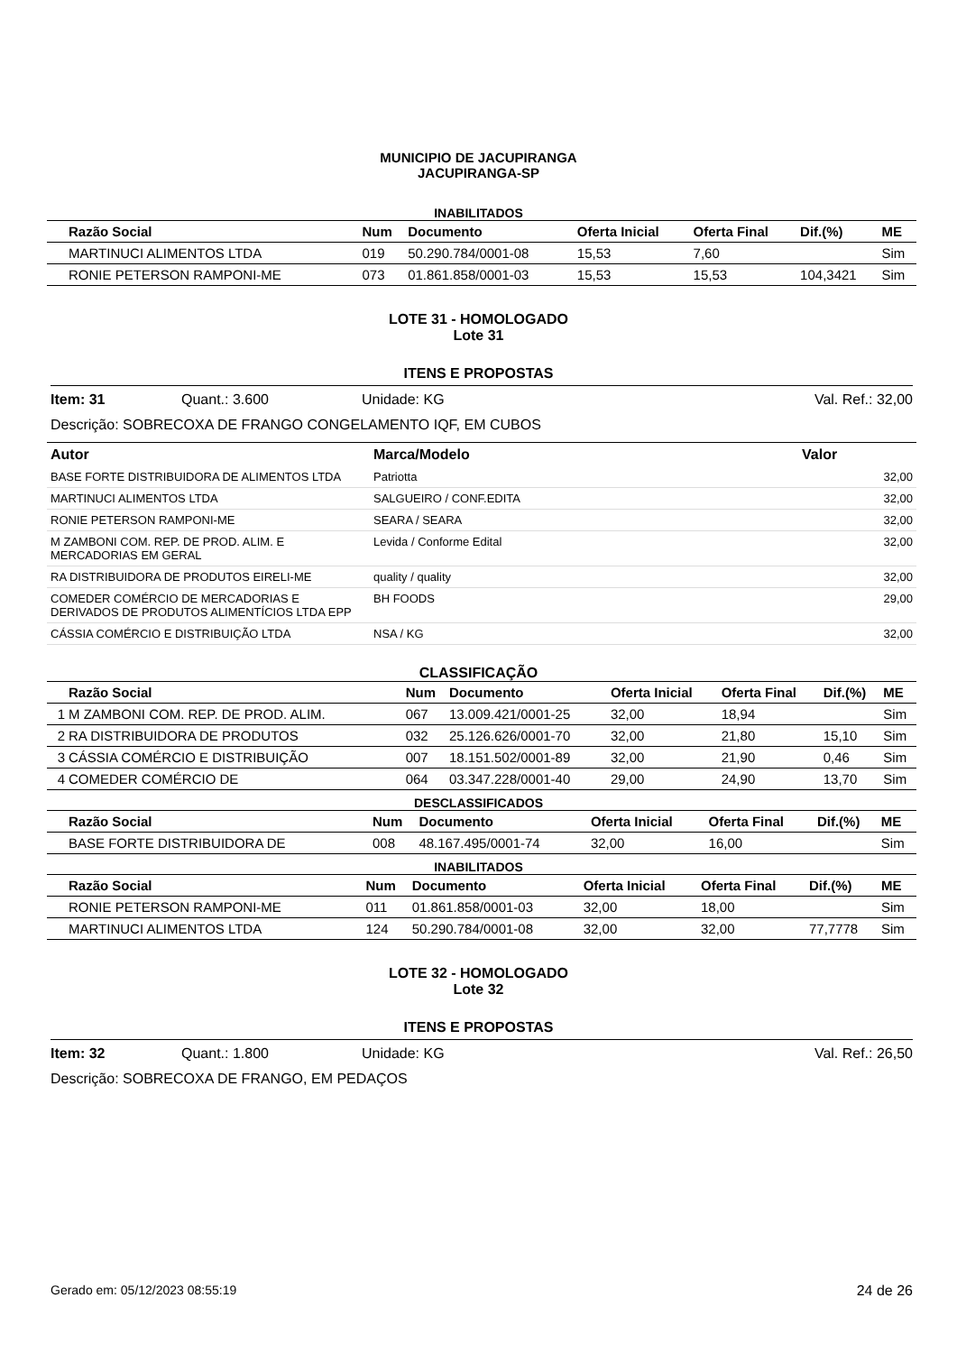MUNICIPIO DE JACUPIRANGA
JACUPIRANGA-SP
INABILITADOS
| | Razão Social | Num | Documento | Oferta Inicial | Oferta Final | Dif.(%) | ME |
| --- | --- | --- | --- | --- | --- | --- | --- |
| | MARTINUCI ALIMENTOS LTDA | 019 | 50.290.784/0001-08 | 15,53 | 7,60 | | Sim |
| | RONIE PETERSON RAMPONI-ME | 073 | 01.861.858/0001-03 | 15,53 | 15,53 | 104,3421 | Sim |
LOTE 31 - HOMOLOGADO
Lote 31
ITENS E PROPOSTAS
Item: 31 Quant.: 3.600 Unidade: KG Val. Ref.: 32,00
Descrição: SOBRECOXA DE FRANGO CONGELAMENTO IQF, EM CUBOS
| Autor | Marca/Modelo | Valor |
| --- | --- | --- |
| BASE FORTE DISTRIBUIDORA DE ALIMENTOS LTDA | Patriotta | 32,00 |
| MARTINUCI ALIMENTOS LTDA | SALGUEIRO / CONF.EDITA | 32,00 |
| RONIE PETERSON RAMPONI-ME | SEARA / SEARA | 32,00 |
| M ZAMBONI COM. REP. DE PROD. ALIM. E MERCADORIAS EM GERAL | Levida / Conforme Edital | 32,00 |
| RA DISTRIBUIDORA DE PRODUTOS EIRELI-ME | quality / quality | 32,00 |
| COMEDER COMÉRCIO DE MERCADORIAS E DERIVADOS DE PRODUTOS ALIMENTÍCIOS LTDA EPP | BH FOODS | 29,00 |
| CÁSSIA COMÉRCIO E DISTRIBUIÇÃO LTDA | NSA / KG | 32,00 |
CLASSIFICAÇÃO
| | Razão Social | Num | Documento | Oferta Inicial | Oferta Final | Dif.(%) | ME |
| --- | --- | --- | --- | --- | --- | --- | --- |
| 1 | M ZAMBONI COM. REP. DE PROD. ALIM. | 067 | 13.009.421/0001-25 | 32,00 | 18,94 | | Sim |
| 2 | RA DISTRIBUIDORA DE PRODUTOS | 032 | 25.126.626/0001-70 | 32,00 | 21,80 | 15,10 | Sim |
| 3 | CÁSSIA COMÉRCIO E DISTRIBUIÇÃO | 007 | 18.151.502/0001-89 | 32,00 | 21,90 | 0,46 | Sim |
| 4 | COMEDER COMÉRCIO DE | 064 | 03.347.228/0001-40 | 29,00 | 24,90 | 13,70 | Sim |
DESCLASSIFICADOS
| | Razão Social | Num | Documento | Oferta Inicial | Oferta Final | Dif.(%) | ME |
| --- | --- | --- | --- | --- | --- | --- | --- |
| | BASE FORTE DISTRIBUIDORA DE | 008 | 48.167.495/0001-74 | 32,00 | 16,00 | | Sim |
INABILITADOS
| | Razão Social | Num | Documento | Oferta Inicial | Oferta Final | Dif.(%) | ME |
| --- | --- | --- | --- | --- | --- | --- | --- |
| | RONIE PETERSON RAMPONI-ME | 011 | 01.861.858/0001-03 | 32,00 | 18,00 | | Sim |
| | MARTINUCI ALIMENTOS LTDA | 124 | 50.290.784/0001-08 | 32,00 | 32,00 | 77,7778 | Sim |
LOTE 32 - HOMOLOGADO
Lote 32
ITENS E PROPOSTAS
Item: 32 Quant.: 1.800 Unidade: KG Val. Ref.: 26,50
Descrição: SOBRECOXA DE FRANGO, EM PEDAÇOS
Gerado em: 05/12/2023 08:55:19 24 de 26